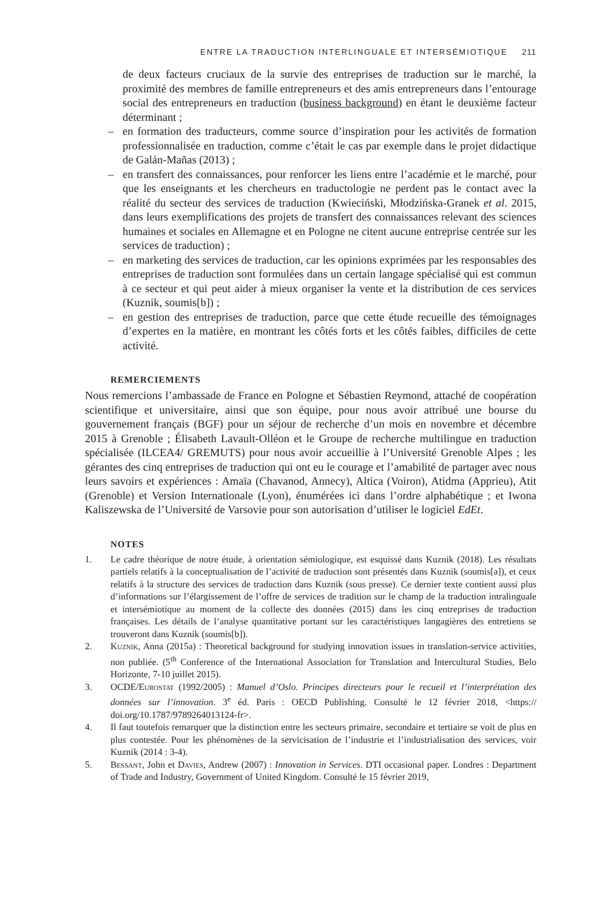ENTRE LA TRADUCTION INTERLINGUALE ET INTERSÉMIOTIQUE 211
de deux facteurs cruciaux de la survie des entreprises de traduction sur le marché, la proximité des membres de famille entrepreneurs et des amis entrepreneurs dans l’entourage social des entrepreneurs en traduction (business background) en étant le deuxième facteur déterminant ;
– en formation des traducteurs, comme source d’inspiration pour les activités de formation professionnalisée en traduction, comme c’était le cas par exemple dans le projet didactique de Galán-Mañas (2013) ;
– en transfert des connaissances, pour renforcer les liens entre l’académie et le marché, pour que les enseignants et les chercheurs en traductologie ne perdent pas le contact avec la réalité du secteur des services de traduction (Kwieciński, Młodzińska-Granek et al. 2015, dans leurs exemplifications des projets de transfert des connaissances relevant des sciences humaines et sociales en Allemagne et en Pologne ne citent aucune entreprise centrée sur les services de traduction) ;
– en marketing des services de traduction, car les opinions exprimées par les responsables des entreprises de traduction sont formulées dans un certain langage spécialisé qui est commun à ce secteur et qui peut aider à mieux organiser la vente et la distribution de ces services (Kuznik, soumis[b]) ;
– en gestion des entreprises de traduction, parce que cette étude recueille des témoignages d’expertes en la matière, en montrant les côtés forts et les côtés faibles, difficiles de cette activité.
REMERCIEMENTS
Nous remercions l’ambassade de France en Pologne et Sébastien Reymond, attaché de coopération scientifique et universitaire, ainsi que son équipe, pour nous avoir attribué une bourse du gouvernement français (BGF) pour un séjour de recherche d’un mois en novembre et décembre 2015 à Grenoble ; Élisabeth Lavault-Olléon et le Groupe de recherche multilingue en traduction spécialisée (ILCEA4/ GREMUTS) pour nous avoir accueillie à l’Université Grenoble Alpes ; les gérantes des cinq entreprises de traduction qui ont eu le courage et l’amabilité de partager avec nous leurs savoirs et expériences : Amaïa (Chavanod, Annecy), Altica (Voiron), Atidma (Apprieu), Atit (Grenoble) et Version Internationale (Lyon), énumérées ici dans l’ordre alphabétique ; et Iwona Kaliszewska de l’Université de Varsovie pour son autorisation d’utiliser le logiciel EdEt.
NOTES
1. Le cadre théorique de notre étude, à orientation sémiologique, est esquissé dans Kuznik (2018). Les résultats partiels relatifs à la conceptualisation de l’activité de traduction sont présentés dans Kuznik (soumis[a]), et ceux relatifs à la structure des services de traduction dans Kuznik (sous presse). Ce dernier texte contient aussi plus d’informations sur l’élargissement de l’offre de services de tradition sur le champ de la traduction intralinguale et intersémiotique au moment de la collecte des données (2015) dans les cinq entreprises de traduction françaises. Les détails de l’analyse quantitative portant sur les caractéristiques langagières des entretiens se trouveront dans Kuznik (soumis[b]).
2. Kuznik, Anna (2015a) : Theoretical background for studying innovation issues in translation-service activities, non publiée. (5<sup>th</sup> Conference of the International Association for Translation and Intercultural Studies, Belo Horizonte, 7-10 juillet 2015).
3. OCDE/Eurostat (1992/2005) : Manuel d’Oslo. Principes directeurs pour le recueil et l’interprétation des données sur l’innovation. 3<sup>e</sup> éd. Paris : OECD Publishing. Consulté le 12 février 2018, <https:// doi.org/10.1787/9789264013124-fr>.
4. Il faut toutefois remarquer que la distinction entre les secteurs primaire, secondaire et tertiaire se voit de plus en plus contestée. Pour les phénomènes de la servicisation de l’industrie et l’industrialisation des services, voir Kuznik (2014 : 3-4).
5. Bessant, John et Davies, Andrew (2007) : Innovation in Services. DTI occasional paper. Londres : Department of Trade and Industry, Government of United Kingdom. Consulté le 15 février 2019,